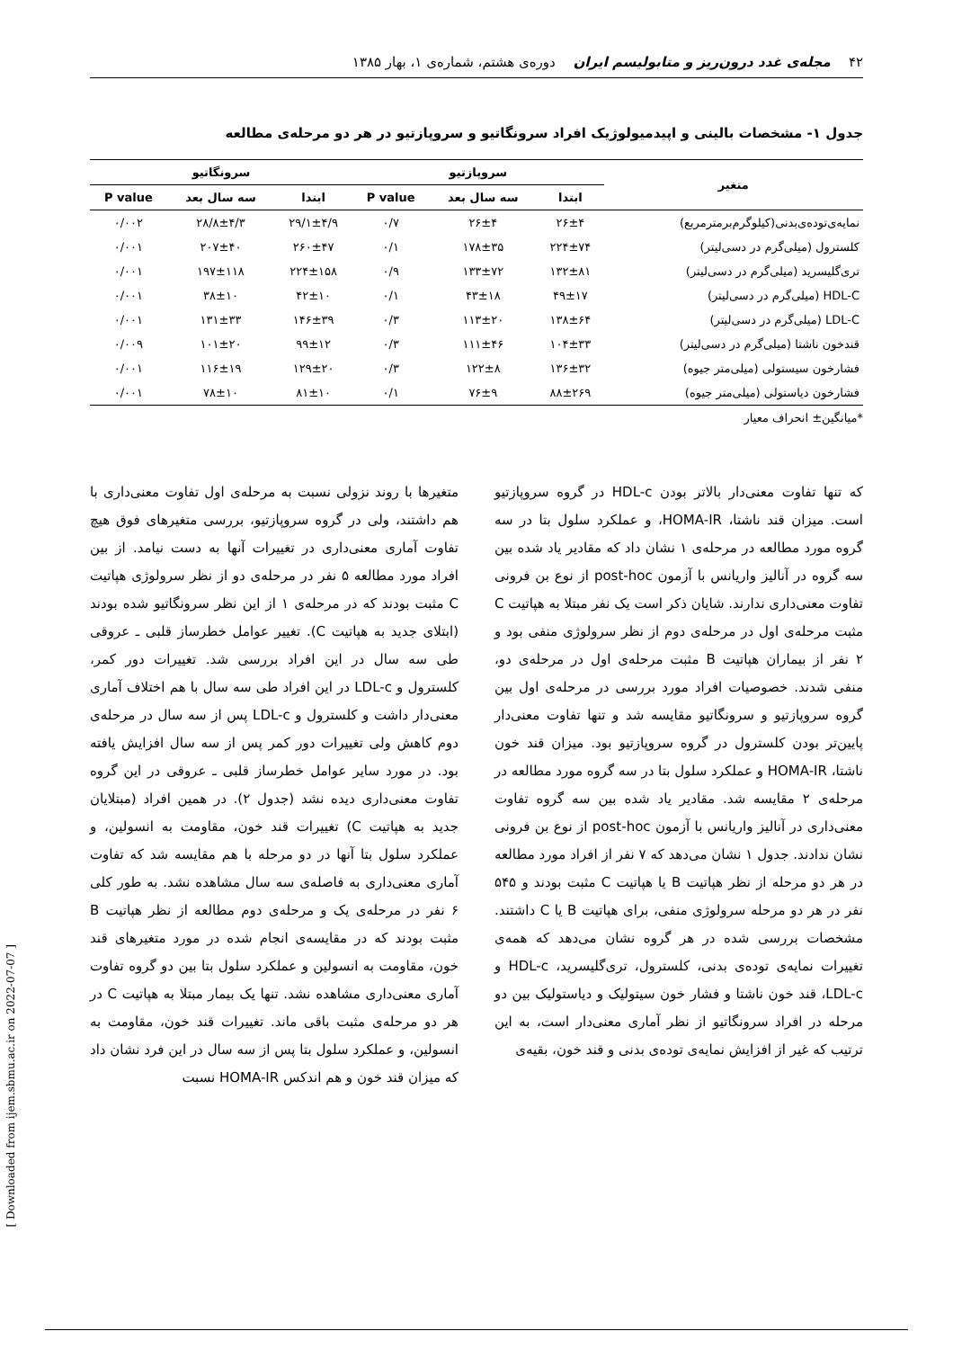۴۲ مجله‌ی غدد درون‌ریز و متابولیسم ایران دوره‌ی هشتم، شماره‌ی ۱، بهار ۱۳۸۵
جدول ۱- مشخصات بالینی و اپیدمیولوژیک افراد سرونگاتیو و سروپازتیو در هر دو مرحله‌ی مطالعه
| متغیر | سروپازتیو | | | سرونگاتیو | | |
| --- | --- | --- | --- | --- | --- | --- |
| | ابتدا | سه سال بعد | P value | ابتدا | سه سال بعد | P value |
| نمایه‌ی‌توده‌ی‌بدنی(کیلوگرم‌برمترمربع) | ۲۶±۴ | ۲۶±۴ | ۰/۷ | ۲۹/۱±۴/۹ | ۲۸/۸±۴/۳ | ۰/۰۰۲ |
| کلسترول (میلی‌گرم در دسی‌لیتر) | ۲۲۴±۷۴ | ۱۷۸±۳۵ | ۰/۱ | ۲۶۰±۴۷ | ۲۰۷±۴۰ | ۰/۰۰۱ |
| تری‌گلیسرید (میلی‌گرم در دسی‌لیتر) | ۱۳۲±۸۱ | ۱۳۳±۷۲ | ۰/۹ | ۲۲۴±۱۵۸ | ۱۹۷±۱۱۸ | ۰/۰۰۱ |
| HDL-C (میلی‌گرم در دسی‌لیتر) | ۴۹±۱۷ | ۴۳±۱۸ | ۰/۱ | ۴۲±۱۰ | ۳۸±۱۰ | ۰/۰۰۱ |
| LDL-C (میلی‌گرم در دسی‌لیتر) | ۱۳۸±۶۴ | ۱۱۳±۲۰ | ۰/۳ | ۱۴۶±۳۹ | ۱۳۱±۳۳ | ۰/۰۰۱ |
| قندخون ناشتا (میلی‌گرم در دسی‌لیتر) | ۱۰۴±۳۳ | ۱۱۱±۴۶ | ۰/۳ | ۹۹±۱۲ | ۱۰۱±۲۰ | ۰/۰۰۹ |
| فشارخون سیستولی (میلی‌متر جیوه) | ۱۳۶±۳۲ | ۱۲۲±۸ | ۰/۳ | ۱۲۹±۲۰ | ۱۱۶±۱۹ | ۰/۰۰۱ |
| فشارخون دیاستولی (میلی‌متر جیوه) | ۸۸±۲۶۹ | ۷۶±۹ | ۰/۱ | ۸۱±۱۰ | ۷۸±۱۰ | ۰/۰۰۱ |
*میانگین± انحراف معیار
که تنها تفاوت معنی‌دار بالاتر بودن HDL-c در گروه سروپازتیو است. میزان قند ناشتا، HOMA-IR، و عملکرد سلول بتا در سه گروه مورد مطالعه در مرحله‌ی ۱ نشان داد که مقادیر یاد شده بین سه گروه در آنالیز واریانس با آزمون post-hoc از نوع بن فرونی تفاوت معنی‌داری ندارند. شایان ذکر است یک نفر مبتلا به هپاتیت C مثبت مرحله‌ی اول در مرحله‌ی دوم از نظر سرولوژی منفی بود و ۲ نفر از بیماران هپاتیت B مثبت مرحله‌ی اول در مرحله‌ی دو، منفی شدند. خصوصیات افراد مورد بررسی در مرحله‌ی اول بین گروه سروپازتیو و سرونگاتیو مقایسه شد و تنها تفاوت معنی‌دار پایین‌تر بودن کلسترول در گروه سروپازتیو بود. میزان قند خون ناشتا، HOMA-IR و عملکرد سلول بتا در سه گروه مورد مطالعه در مرحله‌ی ۲ مقایسه شد. مقادیر یاد شده بین سه گروه تفاوت معنی‌داری در آنالیز واریانس با آزمون post-hoc از نوع بن فرونی نشان ندادند. جدول ۱ نشان می‌دهد که ۷ نفر از افراد مورد مطالعه در هر دو مرحله از نظر هپاتیت B یا هپاتیت C مثبت بودند و ۵۴۵ نفر در هر دو مرحله سرولوژی منفی، برای هپاتیت B یا C داشتند. مشخصات بررسی شده در هر گروه نشان می‌دهد که همه‌ی تغییرات نمایه‌ی توده‌ی بدنی، کلسترول، تری‌گلیسرید، HDL-c و LDL-c، قند خون ناشتا و فشار خون سیتولیک و دیاستولیک بین دو مرحله در افراد سرونگاتیو از نظر آماری معنی‌دار است، به این ترتیب که غیر از افزایش نمایه‌ی توده‌ی بدنی و قند خون، بقیه‌ی
متغیرها با روند نزولی نسبت به مرحله‌ی اول تفاوت معنی‌داری با هم داشتند، ولی در گروه سروپازتیو، بررسی متغیرهای فوق هیچ تفاوت آماری معنی‌داری در تغییرات آنها به دست نیامد. از بین افراد مورد مطالعه ۵ نفر در مرحله‌ی دو از نظر سرولوژی هپاتیت C مثبت بودند که در مرحله‌ی ۱ از این نظر سرونگاتیو شده بودند (ابتلای جدید به هپاتیت C). تغییر عوامل خطرساز قلبی ـ عروقی طی سه سال در این افراد بررسی شد. تغییرات دور کمر، کلسترول و LDL-c در این افراد طی سه سال با هم اختلاف آماری معنی‌دار داشت و کلسترول و LDL-c پس از سه سال در مرحله‌ی دوم کاهش ولی تغییرات دور کمر پس از سه سال افزایش یافته بود. در مورد سایر عوامل خطرساز قلبی ـ عروقی در این گروه تفاوت معنی‌داری دیده نشد (جدول ۲). در همین افراد (مبتلایان جدید به هپاتیت C) تغییرات قند خون، مقاومت به انسولین، و عملکرد سلول بتا آنها در دو مرحله با هم مقایسه شد که تفاوت آماری معنی‌داری به فاصله‌ی سه سال مشاهده نشد. به طور کلی ۶ نفر در مرحله‌ی یک و مرحله‌ی دوم مطالعه از نظر هپاتیت B مثبت بودند که در مقایسه‌ی انجام شده در مورد متغیرهای قند خون، مقاومت به انسولین و عملکرد سلول بتا بین دو گروه تفاوت آماری معنی‌داری مشاهده نشد. تنها یک بیمار مبتلا به هپاتیت C در هر دو مرحله‌ی مثبت باقی ماند. تغییرات قند خون، مقاومت به انسولین، و عملکرد سلول بتا پس از سه سال در این فرد نشان داد که میزان قند خون و هم اندکس HOMA-IR نسبت
[ Downloaded from ijem.sbmu.ac.ir on 2022-07-07 ]